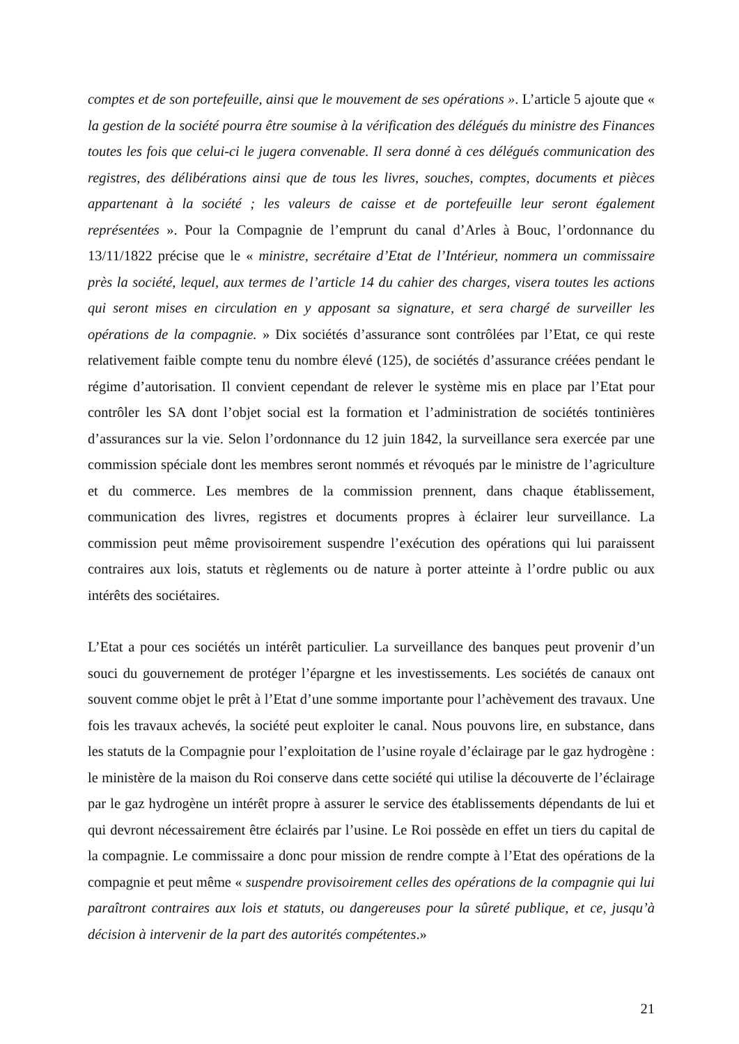comptes et de son portefeuille, ainsi que le mouvement de ses opérations ». L’article 5 ajoute que « la gestion de la société pourra être soumise à la vérification des délégués du ministre des Finances toutes les fois que celui-ci le jugera convenable. Il sera donné à ces délégués communication des registres, des délibérations ainsi que de tous les livres, souches, comptes, documents et pièces appartenant à la société ; les valeurs de caisse et de portefeuille leur seront également représentées ». Pour la Compagnie de l’emprunt du canal d’Arles à Bouc, l’ordonnance du 13/11/1822 précise que le « ministre, secrétaire d’Etat de l’Intérieur, nommera un commissaire près la société, lequel, aux termes de l’article 14 du cahier des charges, visera toutes les actions qui seront mises en circulation en y apposant sa signature, et sera chargé de surveiller les opérations de la compagnie. » Dix sociétés d’assurance sont contrôlées par l’Etat, ce qui reste relativement faible compte tenu du nombre élevé (125), de sociétés d’assurance créées pendant le régime d’autorisation. Il convient cependant de relever le système mis en place par l’Etat pour contrôler les SA dont l’objet social est la formation et l’administration de sociétés tontinières d’assurances sur la vie. Selon l’ordonnance du 12 juin 1842, la surveillance sera exercée par une commission spéciale dont les membres seront nommés et révoqués par le ministre de l’agriculture et du commerce. Les membres de la commission prennent, dans chaque établissement, communication des livres, registres et documents propres à éclairer leur surveillance. La commission peut même provisoirement suspendre l’exécution des opérations qui lui paraissent contraires aux lois, statuts et règlements ou de nature à porter atteinte à l’ordre public ou aux intérêts des sociétaires.
L’Etat a pour ces sociétés un intérêt particulier. La surveillance des banques peut provenir d’un souci du gouvernement de protéger l’épargne et les investissements. Les sociétés de canaux ont souvent comme objet le prêt à l’Etat d’une somme importante pour l’achèvement des travaux. Une fois les travaux achevés, la société peut exploiter le canal. Nous pouvons lire, en substance, dans les statuts de la Compagnie pour l’exploitation de l’usine royale d’éclairage par le gaz hydrogène : le ministère de la maison du Roi conserve dans cette société qui utilise la découverte de l’éclairage par le gaz hydrogène un intérêt propre à assurer le service des établissements dépendants de lui et qui devront nécessairement être éclairés par l’usine. Le Roi possède en effet un tiers du capital de la compagnie. Le commissaire a donc pour mission de rendre compte à l’Etat des opérations de la compagnie et peut même « suspendre provisoirement celles des opérations de la compagnie qui lui paraîtront contraires aux lois et statuts, ou dangereuses pour la sûreté publique, et ce, jusqu’à décision à intervenir de la part des autorités compétentes.»
21